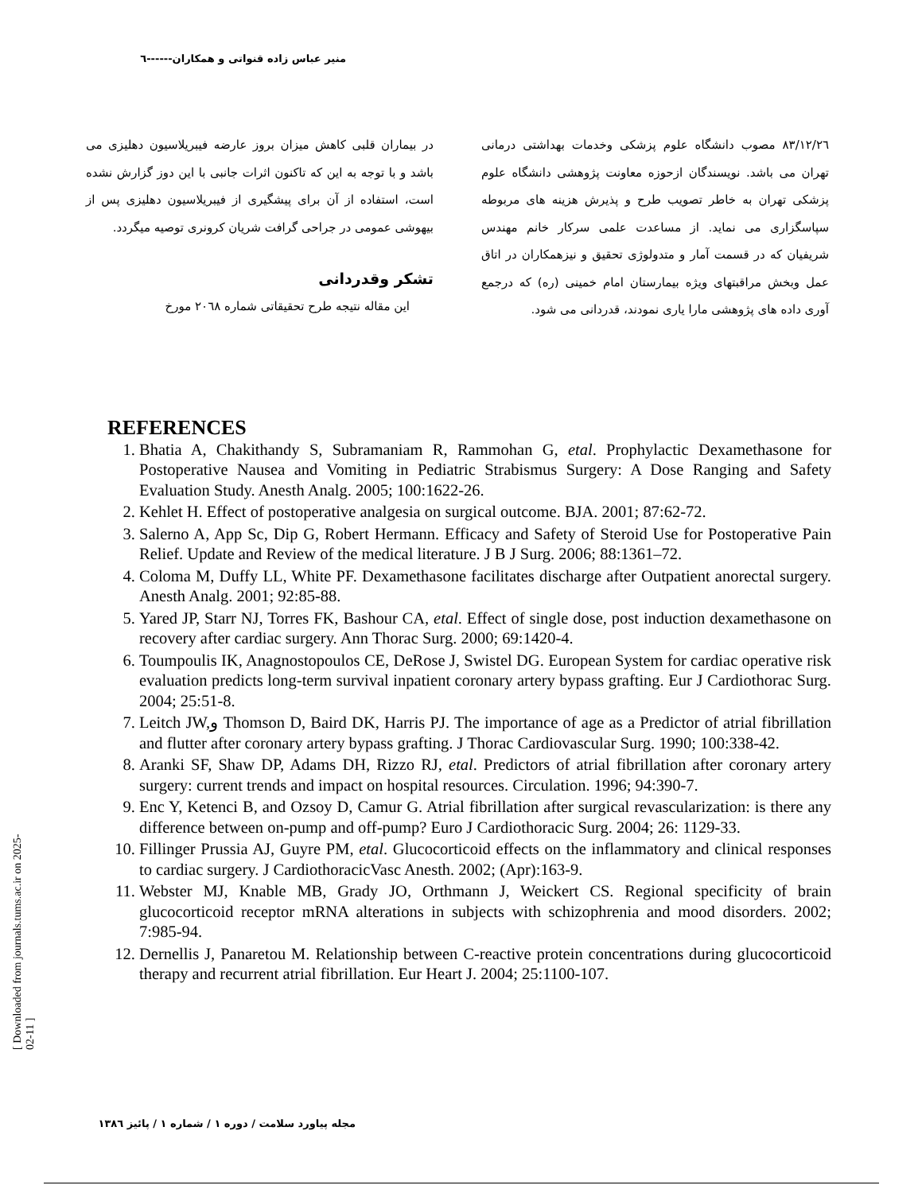منیر عباس زاده قنواتی و همکاران------٦
در بیماران قلبی کاهش میزان بروز عارضه فیبریلاسیون دهلیزی می باشد و با توجه به این که تاکنون اثرات جانبی با این دوز گزارش نشده است، استفاده از آن برای پیشگیری از فیبریلاسیون دهلیزی پس از بیهوشی عمومی در جراحی گرافت شریان کرونری توصیه میگردد.
تشکر وقدردانی
این مقاله نتیجه طرح تحقیقاتی شماره ٢٠٦٨ مورخ
٨٣/١٢/٢٦ مصوب دانشگاه علوم پزشکی وخدمات بهداشتی درمانی تهران می باشد. نویسندگان ازحوزه معاونت پژوهشی دانشگاه علوم پزشکی تهران به خاطر تصویب طرح و پذیرش هزینه های مربوطه سپاسگزاری می نماید. از مساعدت علمی سرکار خانم مهندس شریفیان که در قسمت آمار و متدولوژی تحقیق و نیزهمکاران در اتاق عمل وبخش مراقبتهای ویژه بیمارستان امام خمینی (ره) که درجمع آوری داده های پژوهشی مارا یاری نمودند، قدردانی می شود.
REFERENCES
1. Bhatia A, Chakithandy S, Subramaniam R, Rammohan G, etal. Prophylactic Dexamethasone for Postoperative Nausea and Vomiting in Pediatric Strabismus Surgery: A Dose Ranging and Safety Evaluation Study. Anesth Analg. 2005; 100:1622-26.
2. Kehlet H. Effect of postoperative analgesia on surgical outcome. BJA. 2001; 87:62-72.
3. Salerno A, App Sc, Dip G, Robert Hermann. Efficacy and Safety of Steroid Use for Postoperative Pain Relief. Update and Review of the medical literature. J B J Surg. 2006; 88:1361–72.
4. Coloma M, Duffy LL, White PF. Dexamethasone facilitates discharge after Outpatient anorectal surgery. Anesth Analg. 2001; 92:85-88.
5. Yared JP, Starr NJ, Torres FK, Bashour CA, etal. Effect of single dose, post induction dexamethasone on recovery after cardiac surgery. Ann Thorac Surg. 2000; 69:1420-4.
6. Toumpoulis IK, Anagnostopoulos CE, DeRose J, Swistel DG. European System for cardiac operative risk evaluation predicts long-term survival inpatient coronary artery bypass grafting. Eur J Cardiothorac Surg. 2004; 25:51-8.
7. Leitch JW,و Thomson D, Baird DK, Harris PJ. The importance of age as a Predictor of atrial fibrillation and flutter after coronary artery bypass grafting. J Thorac Cardiovascular Surg. 1990; 100:338-42.
8. Aranki SF, Shaw DP, Adams DH, Rizzo RJ, etal. Predictors of atrial fibrillation after coronary artery surgery: current trends and impact on hospital resources. Circulation. 1996; 94:390-7.
9. Enc Y, Ketenci B, and Ozsoy D, Camur G. Atrial fibrillation after surgical revascularization: is there any difference between on-pump and off-pump? Euro J Cardiothoracic Surg. 2004; 26: 1129-33.
10. Fillinger Prussia AJ, Guyre PM, etal. Glucocorticoid effects on the inflammatory and clinical responses to cardiac surgery. J CardiothoracicVasc Anesth. 2002; (Apr):163-9.
11. Webster MJ, Knable MB, Grady JO, Orthmann J, Weickert CS. Regional specificity of brain glucocorticoid receptor mRNA alterations in subjects with schizophrenia and mood disorders. 2002; 7:985-94.
12. Dernellis J, Panaretou M. Relationship between C-reactive protein concentrations during glucocorticoid therapy and recurrent atrial fibrillation. Eur Heart J. 2004; 25:1100-107.
[ Downloaded from journals.tums.ac.ir on 2025-02-11 ]
مجله پیاورد سلامت / دوره ١ / شماره ١ / پائیز ١٣٨٦